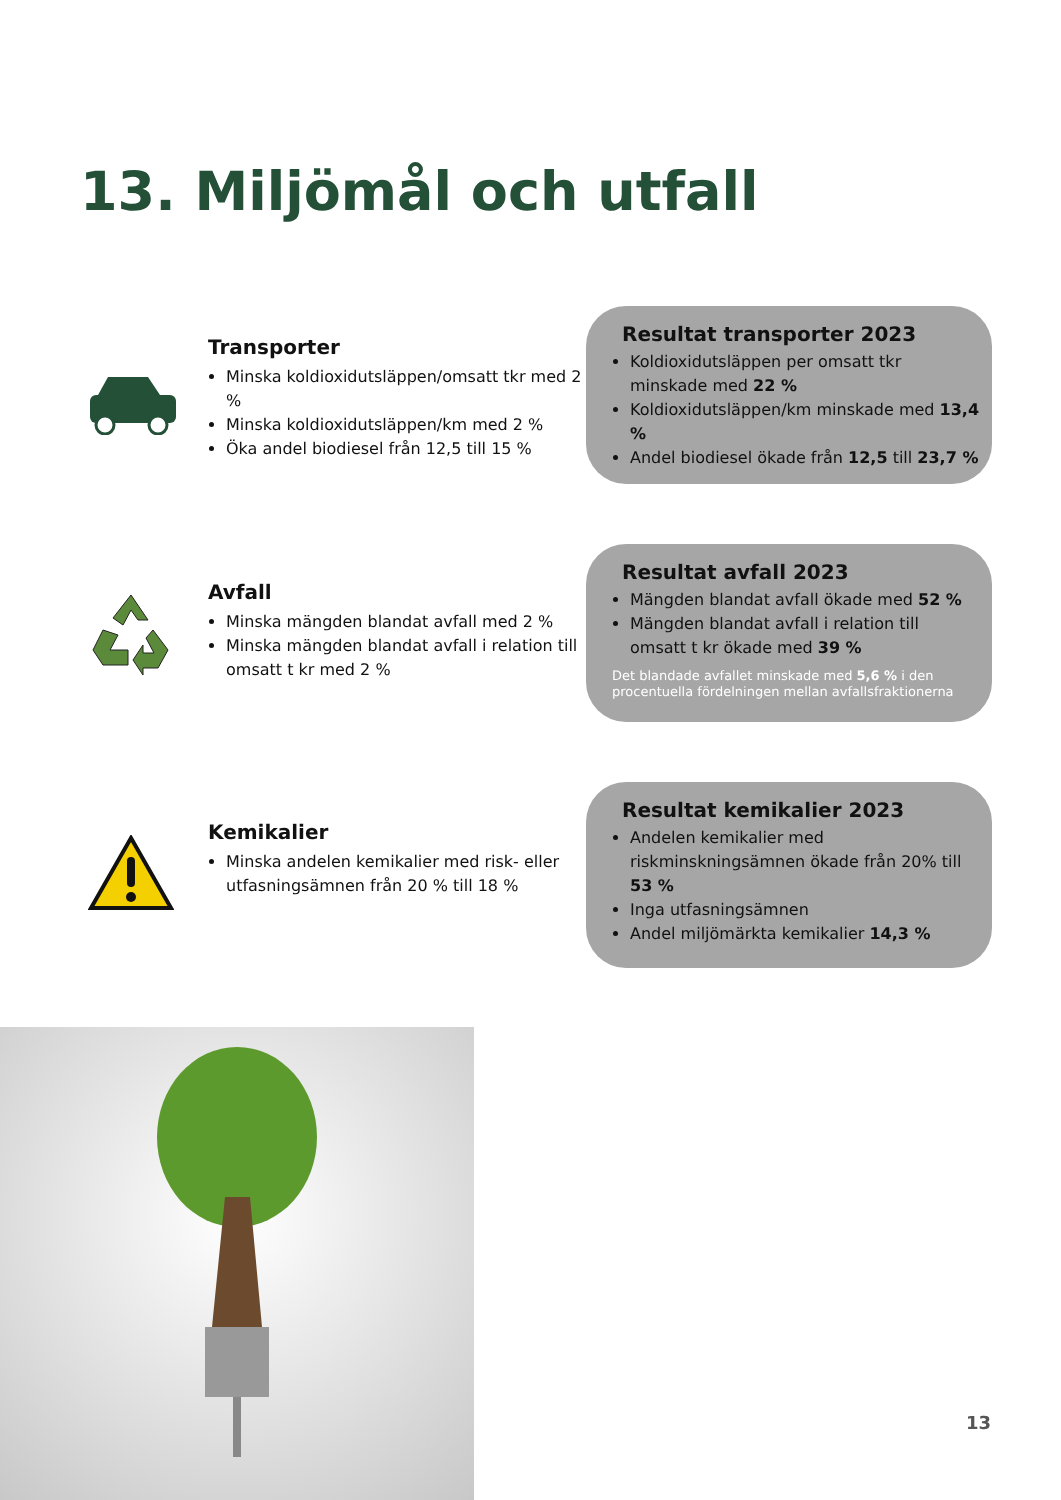13. Miljömål och utfall
Transporter
Minska koldioxidutsläppen/omsatt tkr med 2 %
Minska koldioxidutsläppen/km med 2 %
Öka andel biodiesel från 12,5 till 15 %
Resultat transporter 2023
Koldioxidutsläppen per omsatt tkr minskade med 22 %
Koldioxidutsläppen/km minskade med 13,4 %
Andel biodiesel ökade från 12,5 till 23,7 %
Avfall
Minska mängden blandat avfall med 2 %
Minska mängden blandat avfall i relation till omsatt t kr med 2 %
Resultat avfall 2023
Mängden blandat avfall ökade med 52 %
Mängden blandat avfall i relation till omsatt t kr ökade med 39 %
Det blandade avfallet minskade med 5,6 % i den procentuella fördelningen mellan avfallsfraktionerna
Kemikalier
Minska andelen kemikalier med risk- eller utfasningsämnen från 20 % till 18 %
Resultat kemikalier 2023
Andelen kemikalier med riskminskningsämnen ökade från 20% till 53 %
Inga utfasningsämnen
Andel miljömärkta kemikalier 14,3 %
13